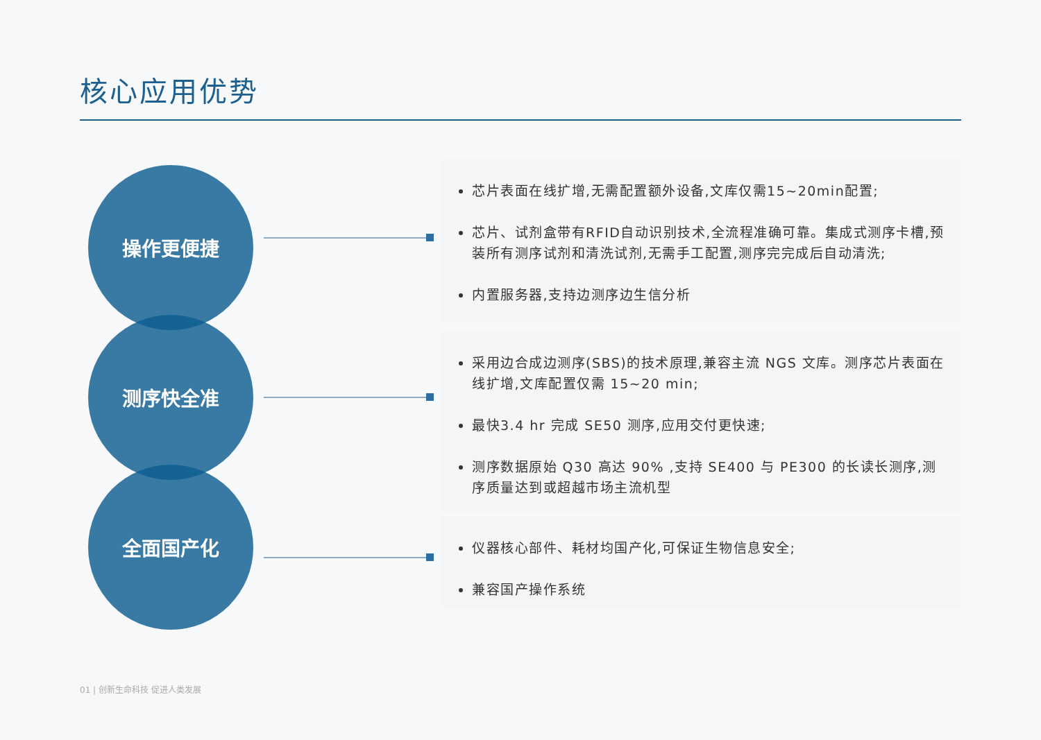核心应用优势
操作更便捷
测序快全准
全面国产化
芯片表面在线扩增,无需配置额外设备,文库仅需15~20min配置;
芯片、试剂盒带有RFID自动识别技术,全流程准确可靠。集成式测序卡槽,预装所有测序试剂和清洗试剂,无需手工配置,测序完完成后自动清洗;
内置服务器,支持边测序边生信分析
采用边合成边测序(SBS)的技术原理,兼容主流 NGS 文库。测序芯片表面在线扩增,文库配置仅需 15~20 min;
最快3.4 hr 完成 SE50 测序,应用交付更快速;
测序数据原始 Q30 高达 90% ,支持 SE400 与 PE300 的长读长测序,测序质量达到或超越市场主流机型
仪器核心部件、耗材均国产化,可保证生物信息安全;
兼容国产操作系统
01 | 创新生命科技 促进人类发展